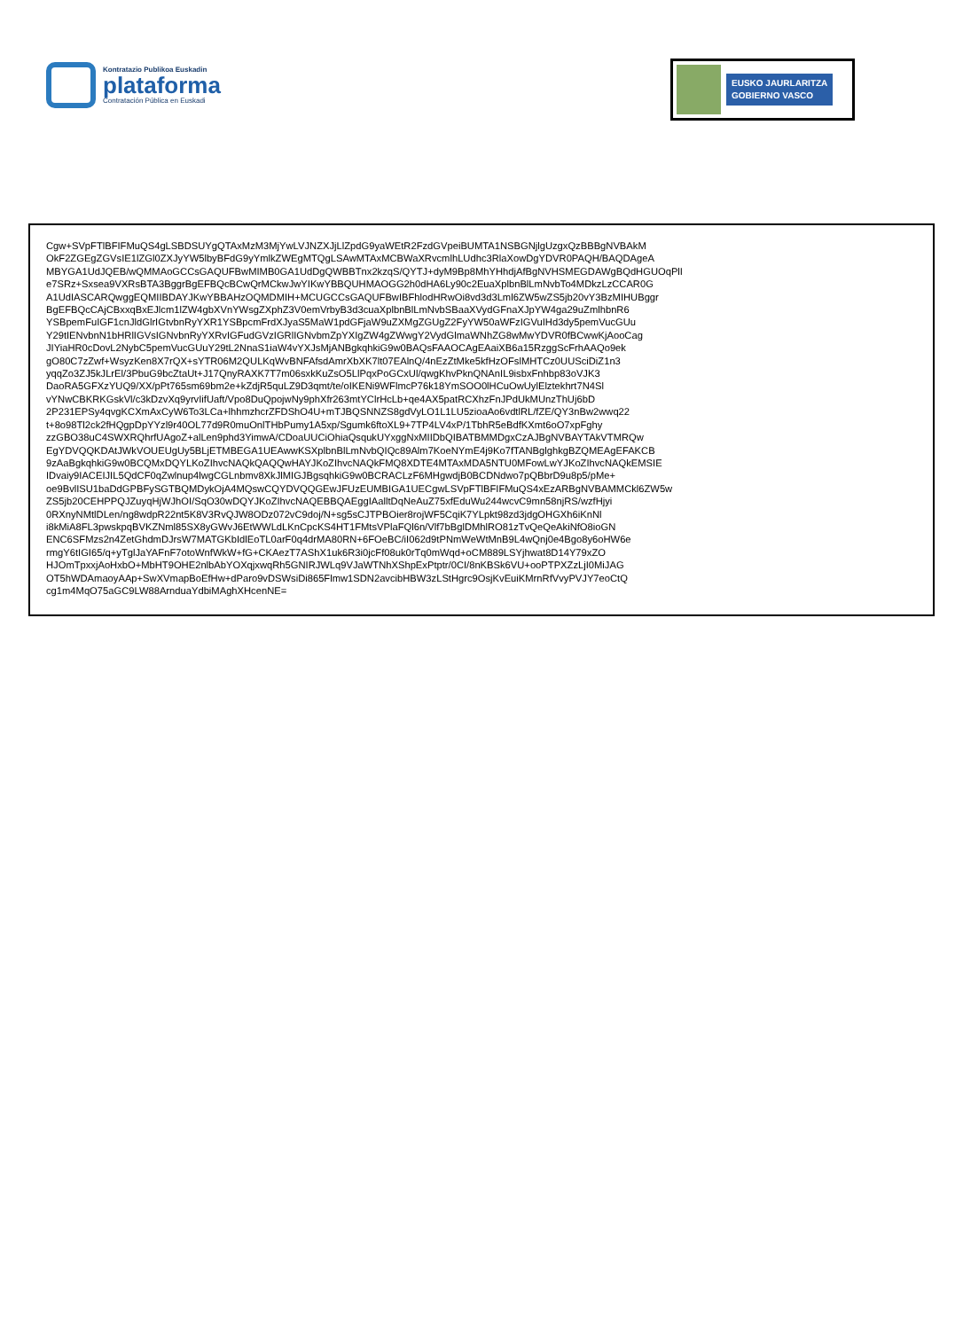Kontratazio Publikoa Euskadin
plataforma
Contratación Pública en Euskadi
EUSKO JAURLARITZA
GOBIERNO VASCO
Cgw+SVpFTlBFIFMuQS4gLSBDSUYgQTAxMzM3MjYwLVJNZXJjLlZpdG9yaWEtR2FzdGVpeiBUMTA1NSBGNjlgUzgxQzBBBgNVBAkM
OkF2ZGEgZGVsIE1lZGl0ZXJyYW5lbyBFdG9yYmlkZWEgMTQgLSAwMTAxMCBWaXRvcmlhLUdhc3RlaXowDgYDVR0PAQH/BAQDAgeA
MBYGA1UdJQEB/wQMMAoGCCsGAQUFBwMIMB0GA1UdDgQWBBTnx2kzqS/QYTJ+dyM9Bp8MhYHhdjAfBgNVHSMEGDAWgBQdHGUOqPlI
e7SRz+Sxsea9VXRsBTA3BggrBgEFBQcBCwQrMCkwJwYIKwYBBQUHMAOGG2h0dHA6Ly90c2EuaXplbnBlLmNvbTo4MDkzLzCCAR0G
A1UdIASCARQwggEQMIIBDAYJKwYBBAHzOQMDMIH+MCUGCCsGAQUFBwIBFhlodHRwOi8vd3d3Lml6ZW5wZS5jb20vY3BzMIHUBggr
BgEFBQcCAjCBxxqBxEJlcm1lZW4gbXVnYWsgZXphZ3V0emVrbyB3d3cuaXplbnBlLmNvbSBaaXVydGFnaXJpYW4ga29uZmlhbnR6
YSBpemFuIGF1cnJldGlrIGtvbnRyYXR1YSBpcmFrdXJyaS5MaW1pdGFjaW9uZXMgZGUgZ2FyYW50aWFzIGVuIHd3dy5pemVucGUu
Y29tIENvbnN1bHRlIGVsIGNvbnRyYXRvIGFudGVzIGRlIGNvbmZpYXIgZW4gZWwgY2VydGlmaWNhZG8wMwYDVR0fBCwwKjAooCag
JIYiaHR0cDovL2NybC5pemVucGUuY29tL2NnaS1iaW4vYXJsMjANBgkqhkiG9w0BAQsFAAOCAgEAaiXB6a15RzggScFrhAAQo9ek
gO80C7zZwf+WsyzKen8X7rQX+sYTR06M2QULKqWvBNFAfsdAmrXbXK7lt07EAlnQ/4nEzZtMke5kfHzOFslMHTCz0UUSciDiZ1n3
yqqZo3ZJ5kJLrEl/3PbuG9bcZtaUt+J17QnyRAXK7T7m06sxkKuZsO5LlPqxPoGCxUl/qwgKhvPknQNAnIL9isbxFnhbp83oVJK3
DaoRA5GFXzYUQ9/XX/pPt765sm69bm2e+kZdjR5quLZ9D3qmt/te/oIKENi9WFlmcP76k18YmSOO0lHCuOwUylElztekhrt7N4Sl
vYNwCBKRKGskVl/c3kDzvXq9yrvIifUaft/Vpo8DuQpojwNy9phXfr263mtYClrHcLb+qe4AX5patRCXhzFnJPdUkMUnzThUj6bD
2P231EPSy4qvgKCXmAxCyW6To3LCa+lhhmzhcrZFDShO4U+mTJBQSNNZS8gdVyLO1L1LU5zioaAo6vdtlRL/fZE/QY3nBw2wwq22
t+8o98Tl2ck2fHQgpDpYYzl9r40OL77d9R0muOnlTHbPumy1A5xp/Sgumk6ftoXL9+7TP4LV4xP/1TbhR5eBdfKXmt6oO7xpFghy
zzGBO38uC4SWXRQhrfUAgoZ+alLen9phd3YimwA/CDoaUUCiOhiaQsqukUYxggNxMIIDbQIBATBMMDgxCzAJBgNVBAYTAkVTMRQw
EgYDVQQKDAtJWkVOUEUgUy5BLjETMBEGA1UEAwwKSXplbnBlLmNvbQIQc89Alm7KoeNYmE4j9Ko7fTANBglghkgBZQMEAgEFAKCB
9zAaBgkqhkiG9w0BCQMxDQYLKoZIhvcNAQkQAQQwHAYJKoZIhvcNAQkFMQ8XDTE4MTAxMDA5NTU0MFowLwYJKoZIhvcNAQkEMSIE
IDvaiy9IACEIJIL5QdCF0qZwlnup4lwgCGLnbmv8XkJlMIGJBgsqhkiG9w0BCRACLzF6MHgwdjB0BCDNdwo7pQBbrD9u8p5/pMe+
oe9BvlISU1baDdGPBFySGTBQMDykOjA4MQswCQYDVQQGEwJFUzEUMBIGA1UECgwLSVpFTlBFIFMuQS4xEzARBgNVBAMMCkl6ZW5w
ZS5jb20CEHPPQJZuyqHjWJhOI/SqO30wDQYJKoZIhvcNAQEBBQAEggIAalltDqNeAuZ75xfEduWu244wcvC9mn58njRS/wzfHjyi
0RXnyNMtlDLen/ng8wdpR22nt5K8V3RvQJW8ODz072vC9doj/N+sg5sCJTPBOier8rojWF5CqiK7YLpkt98zd3jdgOHGXh6iKnNl
i8kMiA8FL3pwskpqBVKZNml85SX8yGWvJ6EtWWLdLKnCpcKS4HT1FMtsVPlaFQl6n/Vlf7bBglDMhlRO81zTvQeQeAkiNfO8ioGN
ENC6SFMzs2n4ZetGhdmDJrsW7MATGKbIdlEoTL0arF0q4drMA80RN+6FOeBC/iI062d9tPNmWeWtMnB9L4wQnj0e4Bgo8y6oHW6e
rmgY6tIGI65/q+yTglJaYAFnF7otoWnfWkW+fG+CKAezT7AShX1uk6R3i0jcFf08uk0rTq0mWqd+oCM889LSYjhwat8D14Y79xZO
HJOmTpxxjAoHxbO+MbHT9OHE2nlbAbYOXqjxwqRh5GNIRJWLq9VJaWTNhXShpExPtptr/0CI/8nKBSk6VU+ooPTPXZzLjI0MiJAG
OT5hWDAmaoyAAp+SwXVmapBoEfHw+dParo9vDSWsiDi865Flmw1SDN2avcibHBW3zLStHgrc9OsjKvEuiKMrnRfVvyPVJY7eoCtQ
cg1m4MqO75aGC9LW88ArnduaYdbiMAghXHcenNE=